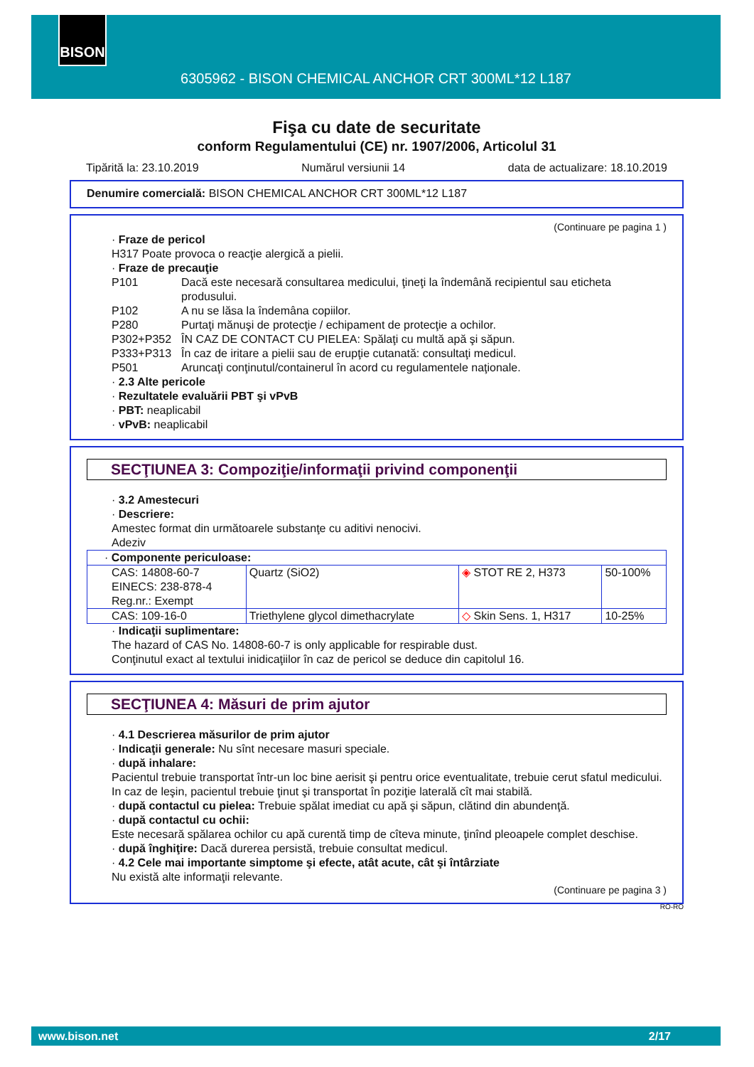BISON
6305962 - BISON CHEMICAL ANCHOR CRT 300ML*12 L187
Fişa cu date de securitate
conform Regulamentului (CE) nr. 1907/2006, Articolul 31
Tipărită la: 23.10.2019 Numărul versiunii 14 data de actualizare: 18.10.2019
Denumire comercială: BISON CHEMICAL ANCHOR CRT 300ML*12 L187
(Continuare pe pagina 1 )
· Fraze de pericol
H317 Poate provoca o reacţie alergică a pielii.
· Fraze de precauţie
P101 Dacă este necesară consultarea medicului, ţineţi la îndemână recipientul sau eticheta produsului.
P102 A nu se lăsa la îndemâna copiilor.
P280 Purtaţi mănuşi de protecţie / echipament de protecţie a ochilor.
P302+P352 ÎN CAZ DE CONTACT CU PIELEA: Spălaţi cu multă apă şi săpun.
P333+P313 În caz de iritare a pielii sau de erupţie cutanată: consultaţi medicul.
P501 Aruncaţi conţinutul/containerul în acord cu regulamentele naţionale.
· 2.3 Alte pericole
· Rezultatele evaluării PBT şi vPvB
· PBT: neaplicabil
· vPvB: neaplicabil
SECŢIUNEA 3: Compoziţie/informaţii privind componenţii
· 3.2 Amestecuri
· Descriere:
Amestec format din următoarele substanţe cu aditivi nenocivi.
Adeziv
| · Componente periculoase: | | | |
| CAS: 14808-60-7 EINECS: 238-878-4 Reg.nr.: Exempt | Quartz (SiO2) | ◈ STOT RE 2, H373 | 50-100% |
| CAS: 109-16-0 | Triethylene glycol dimethacrylate | ◇ Skin Sens. 1, H317 | 10-25% |
· Indicaţii suplimentare:
The hazard of CAS No. 14808-60-7 is only applicable for respirable dust.
Conţinutul exact al textului inidicaţiilor în caz de pericol se deduce din capitolul 16.
SECŢIUNEA 4: Măsuri de prim ajutor
· 4.1 Descrierea măsurilor de prim ajutor
· Indicaţii generale: Nu sînt necesare masuri speciale.
· după inhalare:
Pacientul trebuie transportat într-un loc bine aerisit şi pentru orice eventualitate, trebuie cerut sfatul medicului.
In caz de leşin, pacientul trebuie ţinut şi transportat în poziţie laterală cît mai stabilă.
· după contactul cu pielea: Trebuie spălat imediat cu apă şi săpun, clătind din abundenţă.
· după contactul cu ochii:
Este necesară spălarea ochilor cu apă curentă timp de cîteva minute, ţinînd pleoapele complet deschise.
· după înghiţire: Dacă durerea persistă, trebuie consultat medicul.
· 4.2 Cele mai importante simptome şi efecte, atât acute, cât şi întârziate
Nu există alte informaţii relevante.
(Continuare pe pagina 3 )
RO-RO
www.bison.net 2/17